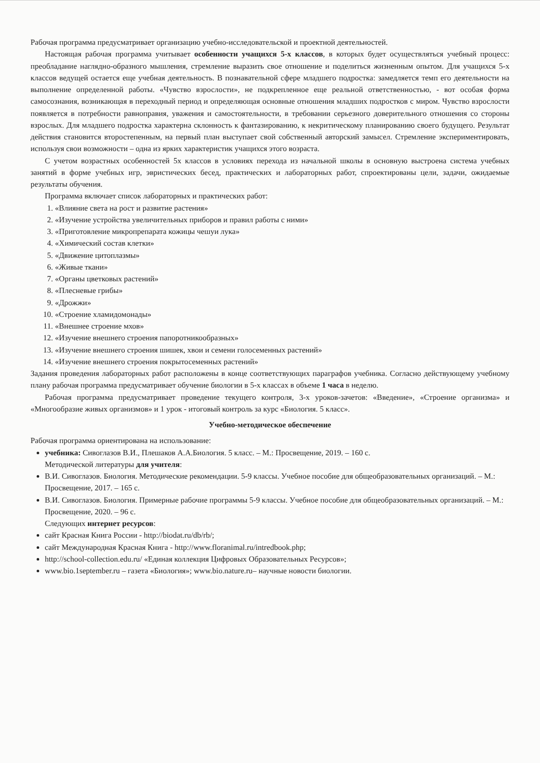Рабочая программа предусматривает организацию учебно-исследовательской и проектной деятельностей.
Настоящая рабочая программа учитывает особенности учащихся 5-х классов, в которых будет осуществляться учебный процесс: преобладание наглядно-образного мышления, стремление выразить свое отношение и поделиться жизненным опытом. Для учащихся 5-х классов ведущей остается еще учебная деятельность. В познавательной сфере младшего подростка: замедляется темп его деятельности на выполнение определенной работы. «Чувство взрослости», не подкрепленное еще реальной ответственностью, - вот особая форма самосознания, возникающая в переходный период и определяющая основные отношения младших подростков с миром. Чувство взрослости появляется в потребности равноправия, уважения и самостоятельности, в требовании серьезного доверительного отношения со стороны взрослых. Для младшего подростка характерна склонность к фантазированию, к некритическому планированию своего будущего. Результат действия становится второстепенным, на первый план выступает свой собственный авторский замысел. Стремление экспериментировать, используя свои возможности – одна из ярких характеристик учащихся этого возраста.
С учетом возрастных особенностей 5х классов в условиях перехода из начальной школы в основную выстроена система учебных занятий в форме учебных игр, эвристических бесед, практических и лабораторных работ, спроектированы цели, задачи, ожидаемые результаты обучения.
Программа включает список лабораторных и практических работ:
1. «Влияние света на рост и развитие растения»
2. «Изучение устройства увеличительных приборов и правил работы с ними»
3. «Приготовление микропрепарата кожицы чешуи лука»
4. «Химический состав клетки»
5. «Движение цитоплазмы»
6. «Живые ткани»
7. «Органы цветковых растений»
8. «Плесневые грибы»
9. «Дрожжи»
10. «Строение хламидомонады»
11. «Внешнее строение мхов»
12. «Изучение внешнего строения папоротникообразных»
13. «Изучение внешнего строения шишек, хвои и семени голосеменных растений»
14. «Изучение внешнего строения покрытосеменных растений»
Задания проведения лабораторных работ расположены в конце соответствующих параграфов учебника. Согласно действующему учебному плану рабочая программа предусматривает обучение биологии в 5-х классах в объеме 1 часа в неделю.
Рабочая программа предусматривает проведение текущего контроля, 3-х уроков-зачетов: «Введение», «Строение организма» и «Многообразие живых организмов» и 1 урок - итоговый контроль за курс «Биология. 5 класс».
Учебно-методическое обеспечение
Рабочая программа ориентирована на использование:
учебника: Сивоглазов В.И., Плешаков А.А.Биология. 5 класс. – М.: Просвещение, 2019. – 160 с.
Методической литературы для учителя:
В.И. Сивоглазов. Биология. Методические рекомендации. 5-9 классы. Учебное пособие для общеобразовательных организаций. – М.: Просвещение, 2017. – 165 с.
В.И. Сивоглазов. Биология. Примерные рабочие программы 5-9 классы. Учебное пособие для общеобразовательных организаций. – М.: Просвещение, 2020. – 96 с.
Следующих интернет ресурсов:
сайт Красная Книга России - http://biodat.ru/db/rb/;
сайт Международная Красная Книга - http://www.floranimal.ru/intredbook.php;
http://school-collection.edu.ru/ «Единая коллекция Цифровых Образовательных Ресурсов»;
www.bio.1september.ru – газета «Биология»; www.bio.nature.ru– научные новости биологии.